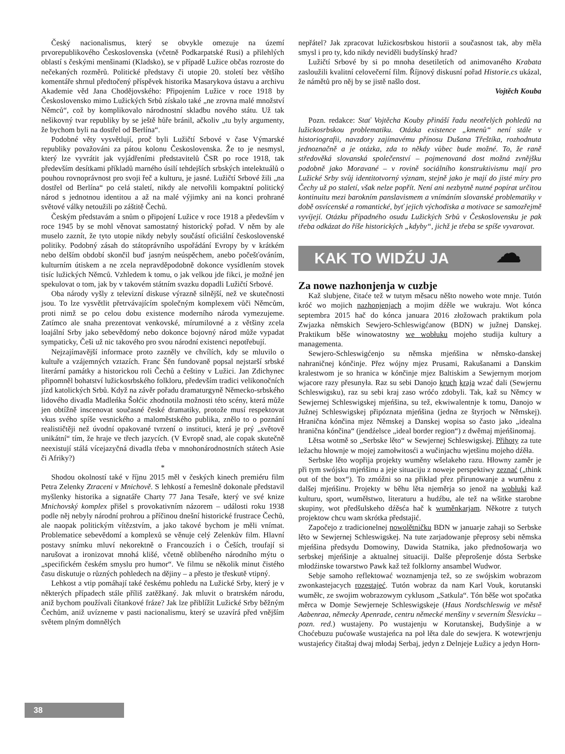Český nacionalismus, který se obvykle omezuje na území prvorepublikového Československa (včetně Podkarpatské Rusi) a přilehlých oblastí s českými menšinami (Kladsko), se v případě Lužice občas rozroste do nečekaných rozměrů. Politické představy či utopie 20. století bez většího komentáře shrnul předtočený příspěvek historika Masarykova ústavu a archivu Akademie věd Jana Chodějovského: Připojením Lužice v roce 1918 by Československo mimo Lužických Srbů získalo také „ne zrovna malé množství Němců“, což by komplikovalo národnostní skladbu nového státu. Už tak nešikovný tvar republiky by se ještě hůře bránil, ačkoliv „tu byly argumenty, že bychom byli na dostřel od Berlína“.
Podobné věty vysvětlují, proč byli Lužičtí Srbové v čase Výmarské republiky považováni za pátou kolonu Československa. Že to je nesmysl, který lze vyvrátit jak vyjádřeními představitelů ČSR po roce 1918, tak především desítkami příkladů marného úsilí tehdejších srbských intelektuálů o pouhou rovnoprávnost pro svoji řeč a kulturu, je jasné. Lužičtí Srbové žili „na dostřel od Berlína“ po celá staletí, nikdy ale netvořili kompaktní politický národ s jednotnou identitou a až na malé výjimky ani na konci prohrané světové války netoužili po záštitě Čechů.
Českým představám a snům o připojení Lužice v roce 1918 a především v roce 1945 by se mohl věnovat samostatný historický pořad. V něm by ale muselo zaznít, že tyto utopie nikdy nebyly součástí oficiální československé politiky. Podobný zásah do státoprávního uspořádání Evropy by v krátkém nebo delším období skončil buď jasným neúspěchem, anebo počešťováním, kulturním útiskem a ne zcela nepravděpodobně dokonce vysídlením stovek tisíc lužických Němců. Vzhledem k tomu, o jak velkou jde fikci, je možné jen spekulovat o tom, jak by v takovém státním svazku dopadli Lužičtí Srbové.
Oba národy vyšly z televizní diskuse výrazně silnější, než ve skutečnosti jsou. To lze vysvětlit přetrvávajícím společným komplexem vůči Němcům, proti nimž se po celou dobu existence moderního národa vymezujeme. Zatímco ale snaha prezentovat venkovské, mírumilovné a z většiny zcela loajální Srby jako sebevědomý nebo dokonce bojovný národ může vypadat sympaticky, Češi už nic takového pro svou národní existenci nepotřebují.
Nejzajímavější informace proto zazněly ve chvílích, kdy se mluvilo o kultuře a vzájemných vztazích. Franc Šěn fundovaně popsal nejstarší srbské literární památky a historickou roli Čechů a češtiny v Lužici. Jan Zdichynec připomněl bohatství lužickosrbského folkloru, především tradici velikonočních jízd katolických Srbů. Když na závěr pořadu dramaturgyně Německo-srbského lidového divadla Madleńka Šołćic zhodnotila možnosti této scény, která může jen obtížně inscenovat současné české dramatiky, protože musí respektovat vkus svého spíše vesnického a maloměstského publika, znělo to o poznání realističtěji než úvodní opakované tvrzení o instituci, která je prý „světově unikátní“ tím, že hraje ve třech jazycích. (V Evropě snad, ale copak skutečně neexistují stálá vícejazyčná divadla třeba v mnohonárodnostních státech Asie či Afriky?)
*
Shodou okolností také v říjnu 2015 měl v českých kinech premiéru film Petra Zelenky Ztraceni v Mnichově. S lehkostí a řemeslně dokonale představil myšlenky historika a signatáře Charty 77 Jana Tesaře, který ve své knize Mnichovský komplex přišel s provokativním názorem – události roku 1938 podle něj nebyly národní prohrou a příčinou dnešní historické frustrace Čechů, ale naopak politickým vítězstvím, a jako takové bychom je měli vnímat. Problematice sebevědomí a komplexů se věnuje celý Zelenkův film. Hlavní postavy snímku mluví nekorektně o Francouzích i o Češích, troufají si narušovat a ironizovat mnohá klišé, včetně oblíbeného národního mýtu o „specifickém českém smyslu pro humor“. Ve filmu se několik minut čistého času diskutuje o různých pohledech na dějiny – a přesto je třeskutě vtipný.
Lehkost a vtip pomáhají také českému pohledu na Lužické Srby, který je v některých případech stále příliš zatěžkaný. Jak mluvit o bratrském národu, aniž bychom používali čítankové fráze? Jak lze přiblížit Lužické Srby běžným Čechům, aniž uvízneme v pasti nacionalismu, který se uzavírá před vnějším světem plným domnělých
nepřátel? Jak zpracovat lužickosrbskou historii a současnost tak, aby měla smysl i pro ty, kdo nikdy neviděli budyšínský hrad?
Lužičtí Srbové by si po mnoha desetiletích od animovaného Krabata zasloužili kvalitní celovečerní film. Říjnový diskusní pořad Historie.cs ukázal, že námětů pro něj by se jistě našlo dost.
Vojtěch Kouba
Pozn. redakce: Stať Vojtěcha Kouby přináší řadu neotřelých pohledů na lužickosrbskou problematiku. Otázka existence „kmenů“ není stále v historiografii, navzdory zajímavému přínosu Dušana Třeštíka, rozhodnuta jednoznačně a je otázka, zda to někdy vůbec bude možné. To, že raně středověká slovanská společenství – pojmenovaná dost možná zvnějšku podobně jako Moravané – v rovině sociálního konstruktivismu mají pro Lužické Srby svůj identitotvorný význam, stejně jako je mají do jisté míry pro Čechy už po staletí, však nelze popřít. Není ani nezbytně nutné popírat určitou kontinuitu mezi barokním panslavismem a vnímáním slovanské problematiky v době osvícenské a romantické, byť jejich východiska a motivace se samozřejmě vyvíjejí. Otázku případného osudu Lužických Srbů v Československu je pak třeba odkázat do říše historických „kdyby“, jichž je třeba se spíše vyvarovat.
KAK TO WIDŹU JA ☁
Za nowe nazhonjenja w cuzbje
Kaž slubjene, čitaće tež w tutym měsacu něšto noweho wote mnje. Tutón króć wo mojich nazhonjenjach a mojim dźěle we wukraju. Wot kónca septembra 2015 hač do kónca januara 2016 złožowach praktikum pola Zwjazka němskich Sewjero-Schleswigćanow (BDN) w južnej Danskej. Praktikum běše winowatostny we wobłuku mojeho studija kultury a managementa.
Sewjero-Schleswigćenjo su němska mjeńšina w němsko-danskej nahraničnej kónčinje. Přez wójny mjez Prusami, Rakušanami a Danskim kralestwom je so hranica w kónčinje mjez Baltiskim a Sewjernym morjom wjacore razy přesunyła. Raz su sebi Danojo kruch kraja wzać dali (Sewjernu Schleswigsku), raz su sebi kraj zaso wróćo zdobyli. Tak, kaž su Němcy w Sewjernej Schleswigskej mjeńšina, su tež, ekwiwalentnje k tomu, Danojo w Južnej Schleswigskej připóznata mjeńšina (jedna ze štyrjoch w Němskej). Hranična kónčina mjez Němskej a Danskej wopisa so často jako „idealna hranična kónčina“ (jendźelsce „ideal border region“) z dwěmaj mjeńšinomaj.
Lětsa wotmě so „Serbske lěto“ w Sewjernej Schleswigskej. Přihoty za tute ležachu hłownje w mojej zamołwitosći a wučinjachu wjetšinu mojeho dźěła.
Serbske lěto wopřija projekty wuměny wšelakeho razu. Hłowny zaměr je při tym swójsku mjeńšinu a jeje situaciju z noweje perspektiwy zeznać („think out of the box“). To zmóžni so na přikład přez přirunowanje a wuměnu z dalšej mjeńšinu. Projekty w běhu lěta njeměrja so jenož na wobłuki kaž kulturu, sport, wuměłstwo, literaturu a hudźbu, ale tež na wšitke starobne skupiny, wot předšulskeho dźěsća hač k wuměnkarjam. Někotre z tutych projektow chcu wam skrótka předstajić.
Započejo z tradicionelnej nowolětničku BDN w januarje zahaji so Serbske lěto w Sewjernej Schleswigskej. Na tute zarjadowanje přeprosy sebi němska mjeńšina předsydu Domowiny, Dawida Statnika, jako přednošowarja wo serbskej mjeńšinje a aktualnej situaciji. Dalše přeprošenje dósta Serbske młodźinske towarstwo Pawk kaž tež folklorny ansambel Wudwor.
Sebje samoho reflektować woznamjenja tež, so ze swójskim wobrazom zwonkastejacych rozestajeć. Tutón wobraz da nam Karl Vouk, korutanski wuměłc, ze swojim wobrazowym cyklusom „Satkula“. Tón běše wot spočatka měrca w Domje Sewjerneje Schleswigskeje (Haus Nordschleswig ve městě Aabenraa, německy Apenrade, centru německé menšiny v severním Šlesvicku – pozn. red.) wustajeny. Po wustajenju w Korutanskej, Budyšinje a w Choćebuzu pućowaše wustajeńca na poł lěta dale do sewjera. K wotewrjenju wustajeńcy čitaštaj dwaj młodaj Serbaj, jedyn z Delnjeje Łužicy a jedyn Horn-
38